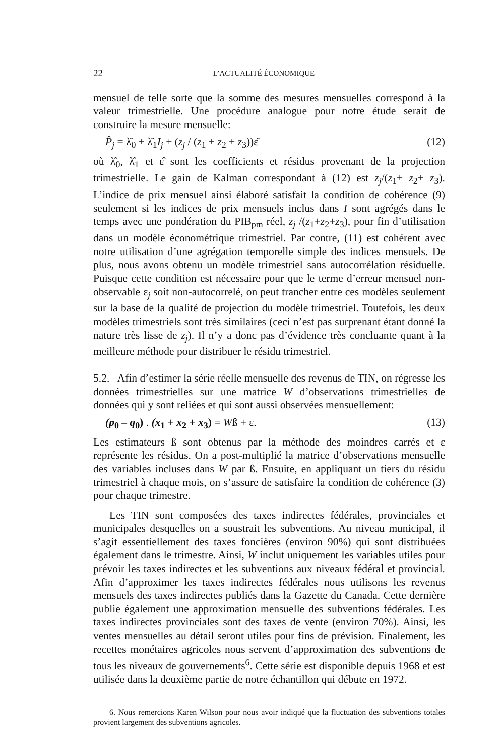22 L’ACTUALITÉ ÉCONOMIQUE
mensuel de telle sorte que la somme des mesures mensuelles correspond à la valeur trimestrielle. Une procédure analogue pour notre étude serait de construire la mesure mensuelle:
P̂<sub>j</sub> = λ̂<sub>0</sub> + λ̂<sub>1</sub>I<sub>j</sub> + (z<sub>j</sub> / (z<sub>1</sub> + z<sub>2</sub> + z<sub>3</sub>))ε̂ (12)
où λ̂<sub>0</sub>, λ̂<sub>1</sub> et ε̂ sont les coefficients et résidus provenant de la projection trimestrielle. Le gain de Kalman correspondant à (12) est z<sub>j</sub>/(z<sub>1</sub>+ z<sub>2</sub>+ z<sub>3</sub>). L’indice de prix mensuel ainsi élaboré satisfait la condition de cohérence (9) seulement si les indices de prix mensuels inclus dans I sont agrégés dans le temps avec une pondération du PIB<sub>pm</sub> réel, z<sub>j</sub> /(z<sub>1</sub>+z<sub>2</sub>+z<sub>3</sub>), pour fin d’utilisation dans un modèle économétrique trimestriel. Par contre, (11) est cohérent avec notre utilisation d’une agrégation temporelle simple des indices mensuels. De plus, nous avons obtenu un modèle trimestriel sans autocorrélation résiduelle. Puisque cette condition est nécessaire pour que le terme d’erreur mensuel non-observable ε<sub>j</sub> soit non-autocorrelé, on peut trancher entre ces modèles seulement sur la base de la qualité de projection du modèle trimestriel. Toutefois, les deux modèles trimestriels sont très similaires (ceci n’est pas surprenant étant donné la nature très lisse de z<sub>j</sub>). Il n’y a donc pas d’évidence très concluante quant à la meilleure méthode pour distribuer le résidu trimestriel.
5.2. Afin d’estimer la série réelle mensuelle des revenus de TIN, on régresse les données trimestrielles sur une matrice W d’observations trimestrielles de données qui y sont reliées et qui sont aussi observées mensuellement:
(p<sub>0</sub> – q<sub>0</sub>) . (x<sub>1</sub> + x<sub>2</sub> + x<sub>3</sub>) = Wß + ε. (13)
Les estimateurs ß sont obtenus par la méthode des moindres carrés et ε représente les résidus. On a post-multiplié la matrice d’observations mensuelle des variables incluses dans W par ß. Ensuite, en appliquant un tiers du résidu trimestriel à chaque mois, on s’assure de satisfaire la condition de cohérence (3) pour chaque trimestre.
Les TIN sont composées des taxes indirectes fédérales, provinciales et municipales desquelles on a soustrait les subventions. Au niveau municipal, il s’agit essentiellement des taxes foncières (environ 90%) qui sont distribuées également dans le trimestre. Ainsi, W inclut uniquement les variables utiles pour prévoir les taxes indirectes et les subventions aux niveaux fédéral et provincial. Afin d’approximer les taxes indirectes fédérales nous utilisons les revenus mensuels des taxes indirectes publiés dans la Gazette du Canada. Cette dernière publie également une approximation mensuelle des subventions fédérales. Les taxes indirectes provinciales sont des taxes de vente (environ 70%). Ainsi, les ventes mensuelles au détail seront utiles pour fins de prévision. Finalement, les recettes monétaires agricoles nous servent d’approximation des subventions de tous les niveaux de gouvernements<sup>6</sup>. Cette série est disponible depuis 1968 et est utilisée dans la deuxième partie de notre échantillon qui débute en 1972.
6. Nous remercions Karen Wilson pour nous avoir indiqué que la fluctuation des subventions totales provient largement des subventions agricoles.